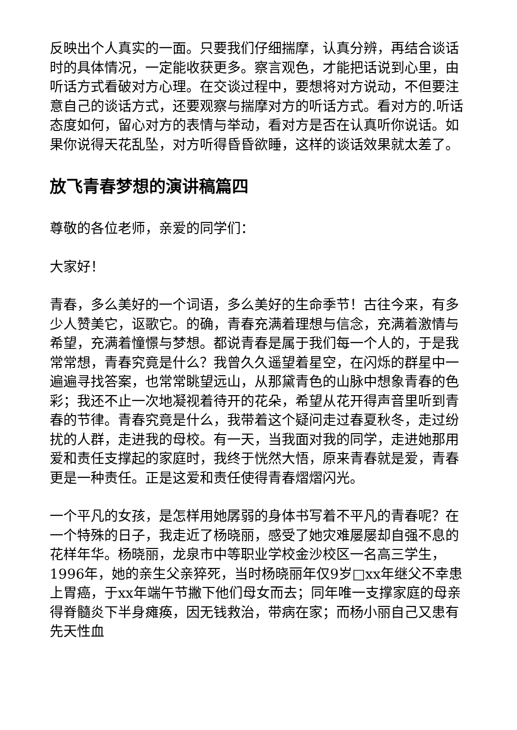反映出个人真实的一面。只要我们仔细揣摩，认真分辨，再结合谈话时的具体情况，一定能收获更多。察言观色，才能把话说到心里，由听话方式看破对方心理。在交谈过程中，要想将对方说动，不但要注意自己的谈话方式，还要观察与揣摩对方的听话方式。看对方的.听话态度如何，留心对方的表情与举动，看对方是否在认真听你说话。如果你说得天花乱坠，对方听得昏昏欲睡，这样的谈话效果就太差了。
放飞青春梦想的演讲稿篇四
尊敬的各位老师，亲爱的同学们：
大家好！
青春，多么美好的一个词语，多么美好的生命季节！古往今来，有多少人赞美它，讴歌它。的确，青春充满着理想与信念，充满着激情与希望，充满着憧憬与梦想。都说青春是属于我们每一个人的，于是我常常想，青春究竟是什么？我曾久久遥望着星空，在闪烁的群星中一遍遍寻找答案，也常常眺望远山，从那黛青色的山脉中想象青春的色彩；我还不止一次地凝视着待开的花朵，希望从花开得声音里听到青春的节律。青春究竟是什么，我带着这个疑问走过春夏秋冬，走过纷扰的人群，走进我的母校。有一天，当我面对我的同学，走进她那用爱和责任支撑起的家庭时，我终于恍然大悟，原来青春就是爱，青春更是一种责任。正是这爱和责任使得青春熠熠闪光。
一个平凡的女孩，是怎样用她孱弱的身体书写着不平凡的青春呢？在一个特殊的日子，我走近了杨晓丽，感受了她灾难屡屡却自强不息的花样年华。杨晓丽，龙泉市中等职业学校金沙校区一名高三学生，1996年，她的亲生父亲猝死，当时杨晓丽年仅9岁□xx年继父不幸患上胃癌，于xx年端午节撇下他们母女而去；同年唯一支撑家庭的母亲得脊髓炎下半身瘫痪，因无钱救治，带病在家；而杨小丽自己又患有先天性血